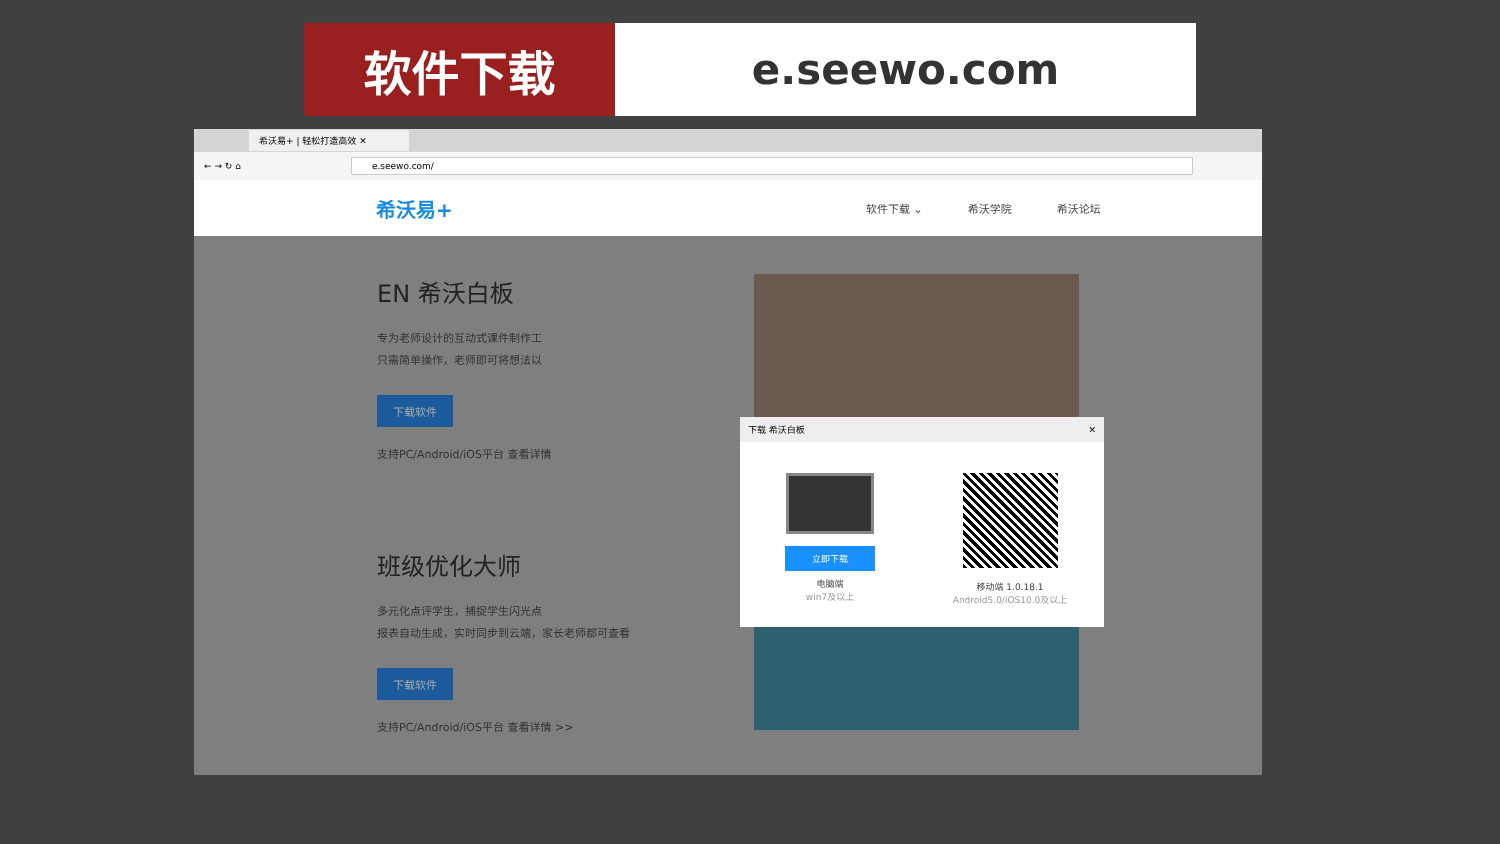软件下载 e.seewo.com
希沃易+ | 轻松打造高效 ✕
← → ↻ ⌂
e.seewo.com/
希沃易+
软件下载 ⌄ 希沃学院 希沃论坛
EN 希沃白板
专为老师设计的互动式课件制作工
只需简单操作，老师即可将想法以
下载软件
支持PC/Android/iOS平台 查看详情
班级优化大师
多元化点评学生，捕捉学生闪光点
报表自动生成，实时同步到云端，家长老师都可查看
下载软件
支持PC/Android/iOS平台 查看详情 >>
下载 希沃白板 ✕
立即下载
电脑端
win7及以上
移动端 1.0.18.1
Android5.0/iOS10.0及以上